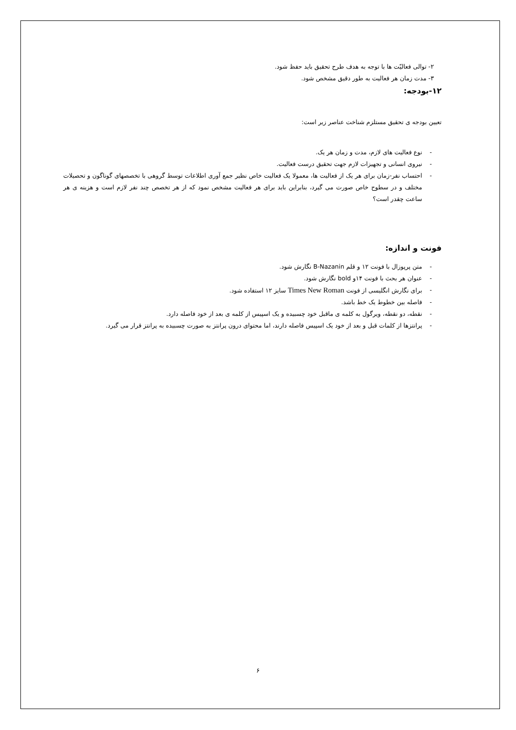۲- توالی فعالیّت ها با توجه به هدف طرح تحقیق باید حفظ شود.
۳- مدت زمان هر فعالیت به طور دقیق مشخص شود.
۱۲-بودجه:
تعیین بودجه ی تحقیق مستلزم شناخت عناصر زیر است:
- نوع فعالیت های لازم، مدت و زمان هر یک.
- نیروی انسانی و تجهیزات لازم جهت تحقیق درست فعالیت.
- احتساب نفر-زمان برای هر یک از فعالیت ها، معمولا یک فعالیت خاص نظیر جمع آوری اطلاعات توسط گروهی با تخصصهای گوناگون و تحصیلات مختلف و در سطوح خاص صورت می گیرد، بنابراین باید برای هر فعالیت مشخص نمود که از هر تخصص چند نفر لازم است و هزینه ی هر ساعت چقدر است؟
فونت و اندازه:
- متن پرپوزال با فونت ۱۲ و قلم B-Nazanin نگارش شود.
- عنوان هر بحث با فونت ۱۴و bold نگارش شود.
- برای نگارش انگلیسی از فونت Times New Roman سایز ۱۲ استفاده شود.
- فاصله بین خطوط یک خط باشد.
- نقطه، دو نقطه، ویرگول به کلمه ی ماقبل خود چسبیده و یک اسپیس از کلمه ی بعد از خود فاصله دارد.
- پرانتزها از کلمات قبل و بعد از خود یک اسپیس فاصله دارند، اما محتوای درون پرانتز به صورت چسبیده به پرانتز قرار می گیرد.
۶